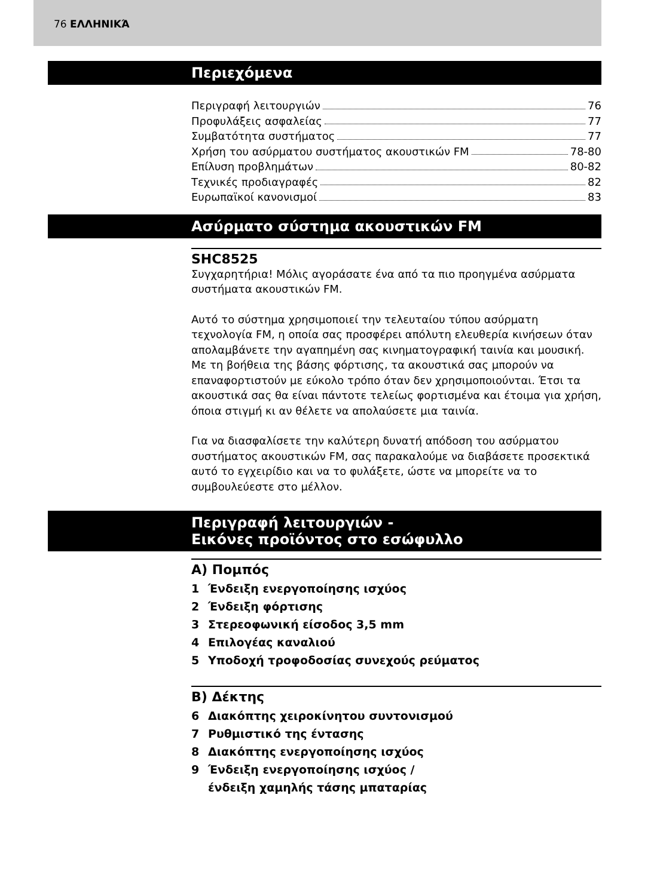76 ΕΛΛΗΝΙΚΆ
Περιεχόμενα
Περιγραφή λειτουργιών 76
Προφυλάξεις ασφαλείας 77
Συμβατότητα συστήματος 77
Χρήση του ασύρματου συστήματος ακουστικών FM 78-80
Επίλυση προβλημάτων 80-82
Τεχνικές προδιαγραφές 82
Ευρωπαϊκοί κανονισμοί 83
Ασύρματο σύστημα ακουστικών FM
SHC8525
Συγχαρητήρια! Μόλις αγοράσατε ένα από τα πιο προηγμένα ασύρματα συστήματα ακουστικών FM.
Αυτό το σύστημα χρησιμοποιεί την τελευταίου τύπου ασύρματη τεχνολογία FM, η οποία σας προσφέρει απόλυτη ελευθερία κινήσεων όταν απολαμβάνετε την αγαπημένη σας κινηματογραφική ταινία και μουσική. Με τη βοήθεια της βάσης φόρτισης, τα ακουστικά σας μπορούν να επαναφορτιστούν με εύκολο τρόπο όταν δεν χρησιμοποιούνται. Έτσι τα ακουστικά σας θα είναι πάντοτε τελείως φορτισμένα και έτοιμα για χρήση, όποια στιγμή κι αν θέλετε να απολαύσετε μια ταινία.
Για να διασφαλίσετε την καλύτερη δυνατή απόδοση του ασύρματου συστήματος ακουστικών FM, σας παρακαλούμε να διαβάσετε προσεκτικά αυτό το εγχειρίδιο και να το φυλάξετε, ώστε να μπορείτε να το συμβουλεύεστε στο μέλλον.
Περιγραφή λειτουργιών -
Εικόνες προϊόντος στο εσώφυλλο
A) Πομπός
1 Ένδειξη ενεργοποίησης ισχύος
2 Ένδειξη φόρτισης
3 Στερεοφωνική είσοδος 3,5 mm
4 Επιλογέας καναλιού
5 Υποδοχή τροφοδοσίας συνεχούς ρεύματος
B) Δέκτης
6 Διακόπτης χειροκίνητου συντονισμού
7 Ρυθμιστικό της έντασης
8 Διακόπτης ενεργοποίησης ισχύος
9 Ένδειξη ενεργοποίησης ισχύος /
ένδειξη χαμηλής τάσης μπαταρίας